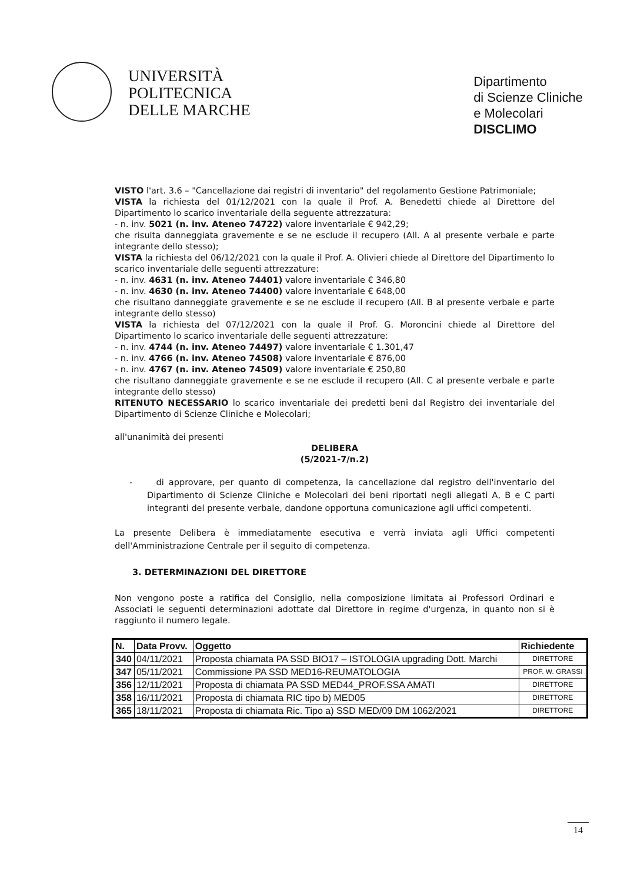UNIVERSITÀ
POLITECNICA
DELLE MARCHE
Dipartimento
di Scienze Cliniche
e Molecolari
DISCLIMO
VISTO l'art. 3.6 – "Cancellazione dai registri di inventario" del regolamento Gestione Patrimoniale;
VISTA la richiesta del 01/12/2021 con la quale il Prof. A. Benedetti chiede al Direttore del Dipartimento lo scarico inventariale della seguente attrezzatura:
- n. inv. 5021 (n. inv. Ateneo 74722) valore inventariale € 942,29;
che risulta danneggiata gravemente e se ne esclude il recupero (All. A al presente verbale e parte integrante dello stesso);
VISTA la richiesta del 06/12/2021 con la quale il Prof. A. Olivieri chiede al Direttore del Dipartimento lo scarico inventariale delle seguenti attrezzature:
- n. inv. 4631 (n. inv. Ateneo 74401) valore inventariale € 346,80
- n. inv. 4630 (n. inv. Ateneo 74400) valore inventariale € 648,00
che risultano danneggiate gravemente e se ne esclude il recupero (All. B al presente verbale e parte integrante dello stesso)
VISTA la richiesta del 07/12/2021 con la quale il Prof. G. Moroncini chiede al Direttore del Dipartimento lo scarico inventariale delle seguenti attrezzature:
- n. inv. 4744 (n. inv. Ateneo 74497) valore inventariale € 1.301,47
- n. inv. 4766 (n. inv. Ateneo 74508) valore inventariale € 876,00
- n. inv. 4767 (n. inv. Ateneo 74509) valore inventariale € 250,80
che risultano danneggiate gravemente e se ne esclude il recupero (All. C al presente verbale e parte integrante dello stesso)
RITENUTO NECESSARIO lo scarico inventariale dei predetti beni dal Registro dei inventariale del Dipartimento di Scienze Cliniche e Molecolari;
all'unanimità dei presenti
DELIBERA
(5/2021-7/n.2)
- di approvare, per quanto di competenza, la cancellazione dal registro dell'inventario del Dipartimento di Scienze Cliniche e Molecolari dei beni riportati negli allegati A, B e C parti integranti del presente verbale, dandone opportuna comunicazione agli uffici competenti.
La presente Delibera è immediatamente esecutiva e verrà inviata agli Uffici competenti dell'Amministrazione Centrale per il seguito di competenza.
3. DETERMINAZIONI DEL DIRETTORE
Non vengono poste a ratifica del Consiglio, nella composizione limitata ai Professori Ordinari e Associati le seguenti determinazioni adottate dal Direttore in regime d'urgenza, in quanto non si è raggiunto il numero legale.
| N. | Data Provv. | Oggetto | Richiedente |
| --- | --- | --- | --- |
| 340 | 04/11/2021 | Proposta chiamata PA SSD BIO17 – ISTOLOGIA upgrading Dott. Marchi | DIRETTORE |
| 347 | 05/11/2021 | Commissione PA SSD MED16-REUMATOLOGIA | PROF. W. GRASSI |
| 356 | 12/11/2021 | Proposta di chiamata PA SSD MED44_PROF.SSA AMATI | DIRETTORE |
| 358 | 16/11/2021 | Proposta di chiamata RIC tipo b) MED05 | DIRETTORE |
| 365 | 18/11/2021 | Proposta di chiamata Ric. Tipo a) SSD MED/09 DM 1062/2021 | DIRETTORE |
14